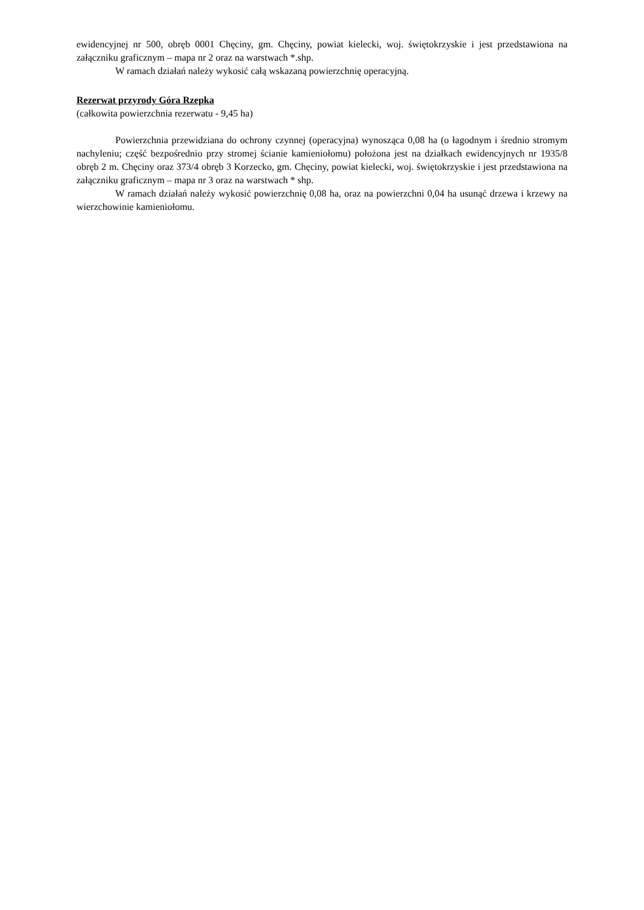ewidencyjnej nr 500, obręb 0001 Chęciny, gm. Chęciny, powiat kielecki, woj. świętokrzyskie i jest przedstawiona na załączniku graficznym – mapa nr 2 oraz na warstwach *.shp.
W ramach działań należy wykosić całą wskazaną powierzchnię operacyjną.
Rezerwat przyrody Góra Rzepka
(całkowita powierzchnia rezerwatu - 9,45 ha)
Powierzchnia przewidziana do ochrony czynnej (operacyjna) wynosząca 0,08 ha (o łagodnym i średnio stromym nachyleniu; część bezpośrednio przy stromej ścianie kamieniołomu) położona jest na działkach ewidencyjnych nr 1935/8 obręb 2 m. Chęciny oraz 373/4 obręb 3 Korzecko, gm. Chęciny, powiat kielecki, woj. świętokrzyskie i jest przedstawiona na załączniku graficznym – mapa nr 3 oraz na warstwach * shp.
W ramach działań należy wykosić powierzchnię 0,08 ha, oraz na powierzchni 0,04 ha usunąć drzewa i krzewy na wierzchowinie kamieniołomu.